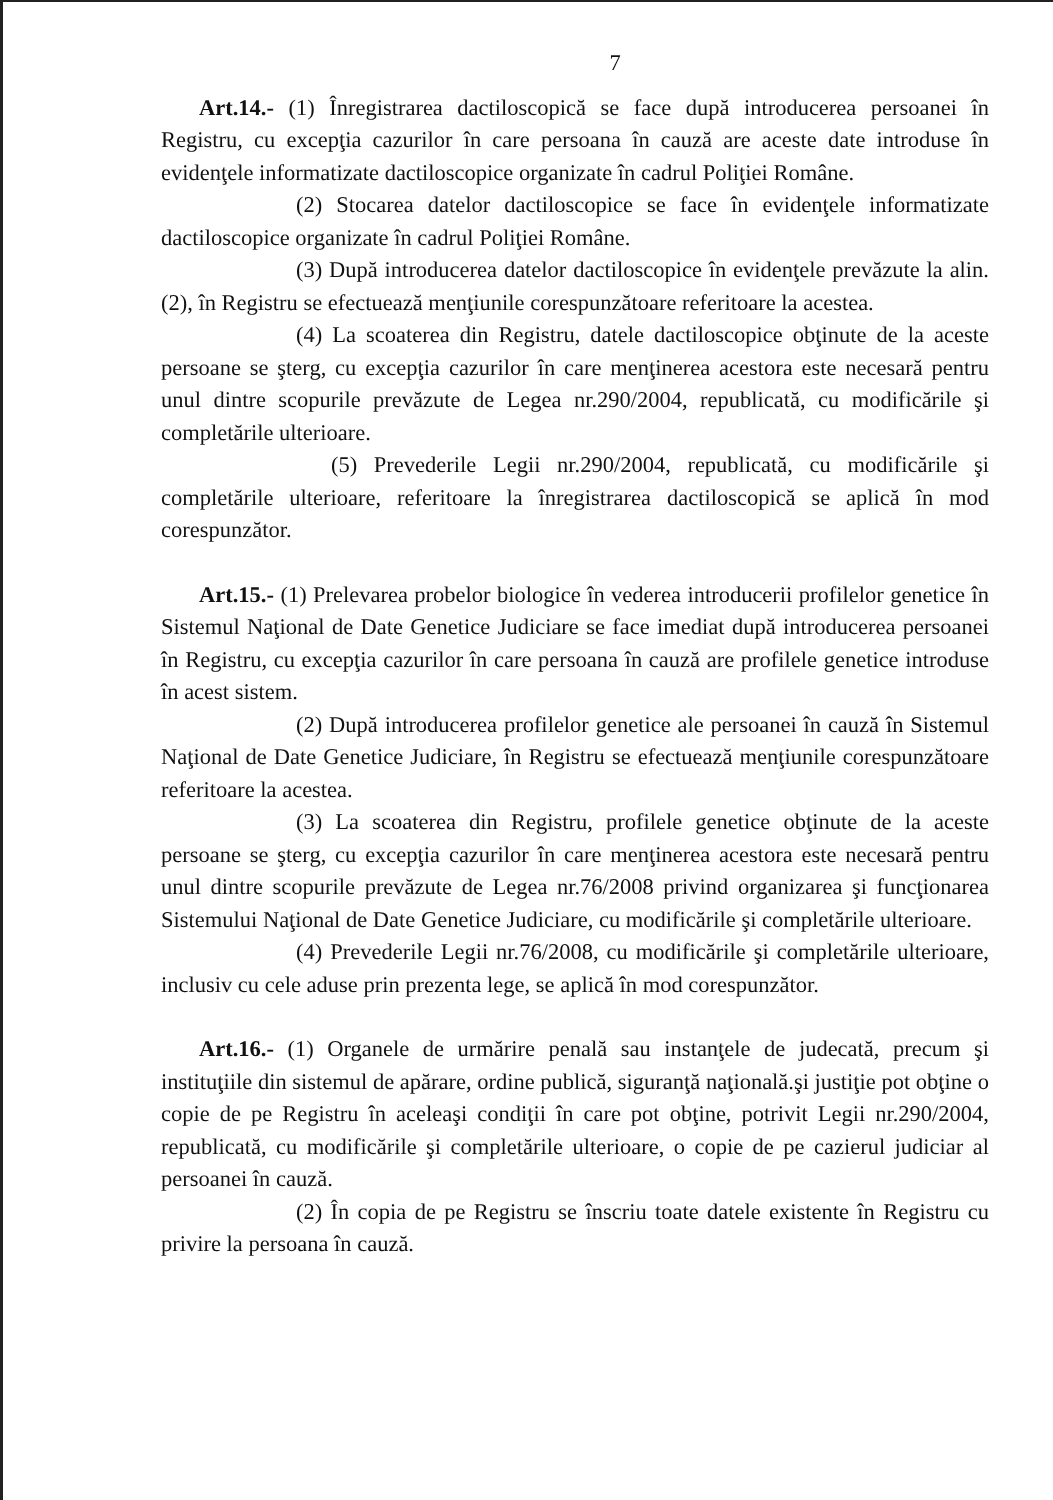7
Art.14.- (1) Înregistrarea dactiloscopică se face după introducerea persoanei în Registru, cu excepţia cazurilor în care persoana în cauză are aceste date introduse în evidenţele informatizate dactiloscopice organizate în cadrul Poliţiei Române.
(2) Stocarea datelor dactiloscopice se face în evidenţele informatizate dactiloscopice organizate în cadrul Poliţiei Române.
(3) După introducerea datelor dactiloscopice în evidenţele prevăzute la alin.(2), în Registru se efectuează menţiunile corespunzătoare referitoare la acestea.
(4) La scoaterea din Registru, datele dactiloscopice obţinute de la aceste persoane se şterg, cu excepţia cazurilor în care menţinerea acestora este necesară pentru unul dintre scopurile prevăzute de Legea nr.290/2004, republicată, cu modificările şi completările ulterioare.
(5) Prevederile Legii nr.290/2004, republicată, cu modificările şi completările ulterioare, referitoare la înregistrarea dactiloscopică se aplică în mod corespunzător.
Art.15.- (1) Prelevarea probelor biologice în vederea introducerii profilelor genetice în Sistemul Naţional de Date Genetice Judiciare se face imediat după introducerea persoanei în Registru, cu excepţia cazurilor în care persoana în cauză are profilele genetice introduse în acest sistem.
(2) După introducerea profilelor genetice ale persoanei în cauză în Sistemul Naţional de Date Genetice Judiciare, în Registru se efectuează menţiunile corespunzătoare referitoare la acestea.
(3) La scoaterea din Registru, profilele genetice obţinute de la aceste persoane se şterg, cu excepţia cazurilor în care menţinerea acestora este necesară pentru unul dintre scopurile prevăzute de Legea nr.76/2008 privind organizarea şi funcţionarea Sistemului Naţional de Date Genetice Judiciare, cu modificările şi completările ulterioare.
(4) Prevederile Legii nr.76/2008, cu modificările şi completările ulterioare, inclusiv cu cele aduse prin prezenta lege, se aplică în mod corespunzător.
Art.16.- (1) Organele de urmărire penală sau instanţele de judecată, precum şi instituţiile din sistemul de apărare, ordine publică, siguranţă naţională.şi justiţie pot obţine o copie de pe Registru în aceleaşi condiţii în care pot obţine, potrivit Legii nr.290/2004, republicată, cu modificările şi completările ulterioare, o copie de pe cazierul judiciar al persoanei în cauză.
(2) În copia de pe Registru se înscriu toate datele existente în Registru cu privire la persoana în cauză.